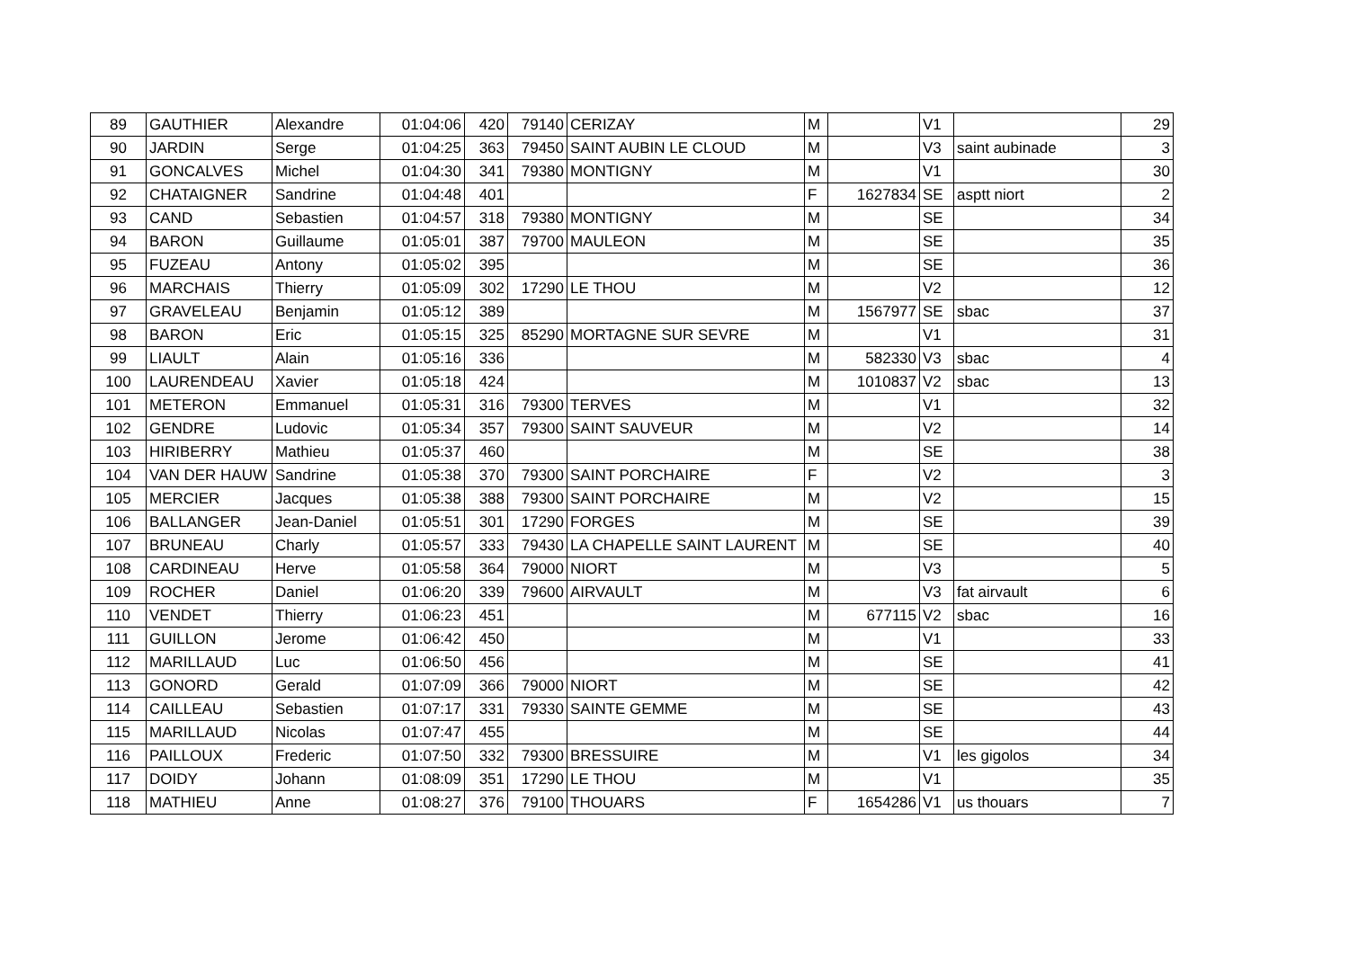| 89 | GAUTHIER | Alexandre | 01:04:06 | 420 | 79140 | CERIZAY | M | | V1 | | 29 |
| 90 | JARDIN | Serge | 01:04:25 | 363 | 79450 | SAINT AUBIN LE CLOUD | M | | V3 | saint aubinade | 3 |
| 91 | GONCALVES | Michel | 01:04:30 | 341 | 79380 | MONTIGNY | M | | V1 | | 30 |
| 92 | CHATAIGNER | Sandrine | 01:04:48 | 401 | | | F | 1627834 | SE | asptt niort | 2 |
| 93 | CAND | Sebastien | 01:04:57 | 318 | 79380 | MONTIGNY | M | | SE | | 34 |
| 94 | BARON | Guillaume | 01:05:01 | 387 | 79700 | MAULEON | M | | SE | | 35 |
| 95 | FUZEAU | Antony | 01:05:02 | 395 | | | M | | SE | | 36 |
| 96 | MARCHAIS | Thierry | 01:05:09 | 302 | 17290 | LE THOU | M | | V2 | | 12 |
| 97 | GRAVELEAU | Benjamin | 01:05:12 | 389 | | | M | 1567977 | SE | sbac | 37 |
| 98 | BARON | Eric | 01:05:15 | 325 | 85290 | MORTAGNE SUR SEVRE | M | | V1 | | 31 |
| 99 | LIAULT | Alain | 01:05:16 | 336 | | | M | 582330 | V3 | sbac | 4 |
| 100 | LAURENDEAU | Xavier | 01:05:18 | 424 | | | M | 1010837 | V2 | sbac | 13 |
| 101 | METERON | Emmanuel | 01:05:31 | 316 | 79300 | TERVES | M | | V1 | | 32 |
| 102 | GENDRE | Ludovic | 01:05:34 | 357 | 79300 | SAINT SAUVEUR | M | | V2 | | 14 |
| 103 | HIRIBERRY | Mathieu | 01:05:37 | 460 | | | M | | SE | | 38 |
| 104 | VAN DER HAUW | Sandrine | 01:05:38 | 370 | 79300 | SAINT PORCHAIRE | F | | V2 | | 3 |
| 105 | MERCIER | Jacques | 01:05:38 | 388 | 79300 | SAINT PORCHAIRE | M | | V2 | | 15 |
| 106 | BALLANGER | Jean-Daniel | 01:05:51 | 301 | 17290 | FORGES | M | | SE | | 39 |
| 107 | BRUNEAU | Charly | 01:05:57 | 333 | 79430 | LA CHAPELLE SAINT LAURENT | M | | SE | | 40 |
| 108 | CARDINEAU | Herve | 01:05:58 | 364 | 79000 | NIORT | M | | V3 | | 5 |
| 109 | ROCHER | Daniel | 01:06:20 | 339 | 79600 | AIRVAULT | M | | V3 | fat airvault | 6 |
| 110 | VENDET | Thierry | 01:06:23 | 451 | | | M | 677115 | V2 | sbac | 16 |
| 111 | GUILLON | Jerome | 01:06:42 | 450 | | | M | | V1 | | 33 |
| 112 | MARILLAUD | Luc | 01:06:50 | 456 | | | M | | SE | | 41 |
| 113 | GONORD | Gerald | 01:07:09 | 366 | 79000 | NIORT | M | | SE | | 42 |
| 114 | CAILLEAU | Sebastien | 01:07:17 | 331 | 79330 | SAINTE GEMME | M | | SE | | 43 |
| 115 | MARILLAUD | Nicolas | 01:07:47 | 455 | | | M | | SE | | 44 |
| 116 | PAILLOUX | Frederic | 01:07:50 | 332 | 79300 | BRESSUIRE | M | | V1 | les gigolos | 34 |
| 117 | DOIDY | Johann | 01:08:09 | 351 | 17290 | LE THOU | M | | V1 | | 35 |
| 118 | MATHIEU | Anne | 01:08:27 | 376 | 79100 | THOUARS | F | 1654286 | V1 | us thouars | 7 |